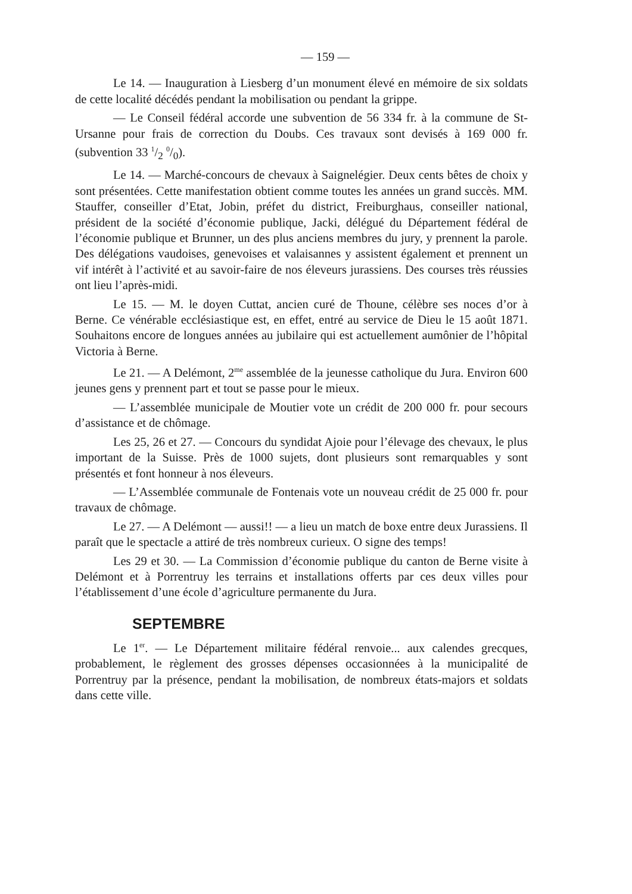— 159 —
Le 14. — Inauguration à Liesberg d’un monument élevé en mémoire de six soldats de cette localité décédés pendant la mobilisation ou pendant la grippe.
— Le Conseil fédéral accorde une subvention de 56 334 fr. à la commune de St-Ursanne pour frais de correction du Doubs. Ces travaux sont devisés à 169 000 fr. (subvention 33 1/2 0/0).
Le 14. — Marché-concours de chevaux à Saignelégier. Deux cents bêtes de choix y sont présentées. Cette manifestation obtient comme toutes les années un grand succès. MM. Stauffer, conseiller d’Etat, Jobin, préfet du district, Freiburghaus, conseiller national, président de la société d’économie publique, Jacki, délégué du Département fédéral de l’économie publique et Brunner, un des plus anciens membres du jury, y prennent la parole. Des délégations vaudoises, genevoises et valaisannes y assistent également et prennent un vif intérêt à l’activité et au savoir-faire de nos éleveurs jurassiens. Des courses très réussies ont lieu l’après-midi.
Le 15. — M. le doyen Cuttat, ancien curé de Thoune, célèbre ses noces d’or à Berne. Ce vénérable ecclésiastique est, en effet, entré au service de Dieu le 15 août 1871. Souhaitons encore de longues années au jubilaire qui est actuellement aumônier de l’hôpital Victoria à Berne.
Le 21. — A Delémont, 2<sup>me</sup> assemblée de la jeunesse catholique du Jura. Environ 600 jeunes gens y prennent part et tout se passe pour le mieux.
— L’assemblée municipale de Moutier vote un crédit de 200 000 fr. pour secours d’assistance et de chômage.
Les 25, 26 et 27. — Concours du syndidat Ajoie pour l’élevage des chevaux, le plus important de la Suisse. Près de 1000 sujets, dont plusieurs sont remarquables y sont présentés et font honneur à nos éleveurs.
— L’Assemblée communale de Fontenais vote un nouveau crédit de 25 000 fr. pour travaux de chômage.
Le 27. — A Delémont — aussi!! — a lieu un match de boxe entre deux Jurassiens. Il paraît que le spectacle a attiré de très nombreux curieux. O signe des temps!
Les 29 et 30. — La Commission d’économie publique du canton de Berne visite à Delémont et à Porrentruy les terrains et installations offerts par ces deux villes pour l’établissement d’une école d’agriculture permanente du Jura.
SEPTEMBRE
Le 1<sup>er</sup>. — Le Département militaire fédéral renvoie... aux calendes grecques, probablement, le règlement des grosses dépenses occasionnées à la municipalité de Porrentruy par la présence, pendant la mobilisation, de nombreux états-majors et soldats dans cette ville.